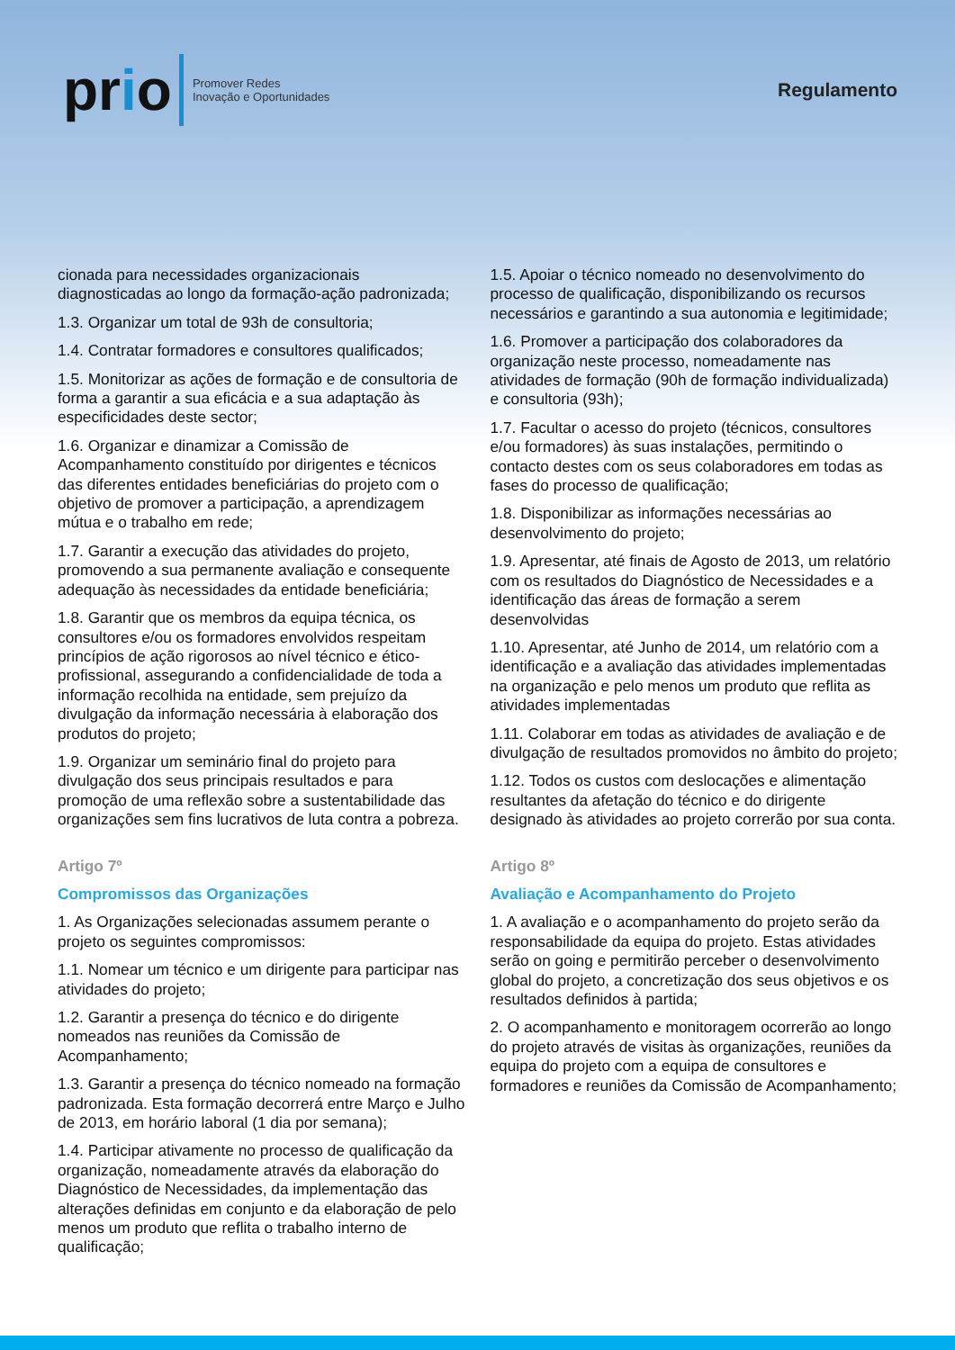prio
Promover Redes
Inovação e Oportunidades
Regulamento
cionada para necessidades organizacionais diagnosticadas ao longo da formação-ação padronizada;
1.3. Organizar um total de 93h de consultoria;
1.4. Contratar formadores e consultores qualificados;
1.5. Monitorizar as ações de formação e de consultoria de forma a garantir a sua eficácia e a sua adaptação às especificidades deste sector;
1.6. Organizar e dinamizar a Comissão de Acompanhamento constituído por dirigentes e técnicos das diferentes entidades beneficiárias do projeto com o objetivo de promover a participação, a aprendizagem mútua e o trabalho em rede;
1.7. Garantir a execução das atividades do projeto, promovendo a sua permanente avaliação e consequente adequação às necessidades da entidade beneficiária;
1.8. Garantir que os membros da equipa técnica, os consultores e/ou os formadores envolvidos respeitam princípios de ação rigorosos ao nível técnico e ético-profissional, assegurando a confidencialidade de toda a informação recolhida na entidade, sem prejuízo da divulgação da informação necessária à elaboração dos produtos do projeto;
1.9. Organizar um seminário final do projeto para divulgação dos seus principais resultados e para promoção de uma reflexão sobre a sustentabilidade das organizações sem fins lucrativos de luta contra a pobreza.
Artigo 7º
Compromissos das Organizações
1. As Organizações selecionadas assumem perante o projeto os seguintes compromissos:
1.1. Nomear um técnico e um dirigente para participar nas atividades do projeto;
1.2. Garantir a presença do técnico e do dirigente nomeados nas reuniões da Comissão de Acompanhamento;
1.3. Garantir a presença do técnico nomeado na formação padronizada. Esta formação decorrerá entre Março e Julho de 2013, em horário laboral (1 dia por semana);
1.4. Participar ativamente no processo de qualificação da organização, nomeadamente através da elaboração do Diagnóstico de Necessidades, da implementação das alterações definidas em conjunto e da elaboração de pelo menos um produto que reflita o trabalho interno de qualificação;
1.5. Apoiar o técnico nomeado no desenvolvimento do processo de qualificação, disponibilizando os recursos necessários e garantindo a sua autonomia e legitimidade;
1.6. Promover a participação dos colaboradores da organização neste processo, nomeadamente nas atividades de formação (90h de formação individualizada) e consultoria (93h);
1.7. Facultar o acesso do projeto (técnicos, consultores e/ou formadores) às suas instalações, permitindo o contacto destes com os seus colaboradores em todas as fases do processo de qualificação;
1.8. Disponibilizar as informações necessárias ao desenvolvimento do projeto;
1.9. Apresentar, até finais de Agosto de 2013, um relatório com os resultados do Diagnóstico de Necessidades e a identificação das áreas de formação a serem desenvolvidas
1.10. Apresentar, até Junho de 2014, um relatório com a identificação e a avaliação das atividades implementadas na organização e pelo menos um produto que reflita as atividades implementadas
1.11. Colaborar em todas as atividades de avaliação e de divulgação de resultados promovidos no âmbito do projeto;
1.12. Todos os custos com deslocações e alimentação resultantes da afetação do técnico e do dirigente designado às atividades ao projeto correrão por sua conta.
Artigo 8º
Avaliação e Acompanhamento do Projeto
1. A avaliação e o acompanhamento do projeto serão da responsabilidade da equipa do projeto. Estas atividades serão on going e permitirão perceber o desenvolvimento global do projeto, a concretização dos seus objetivos e os resultados definidos à partida;
2. O acompanhamento e monitoragem ocorrerão ao longo do projeto através de visitas às organizações, reuniões da equipa do projeto com a equipa de consultores e formadores e reuniões da Comissão de Acompanhamento;